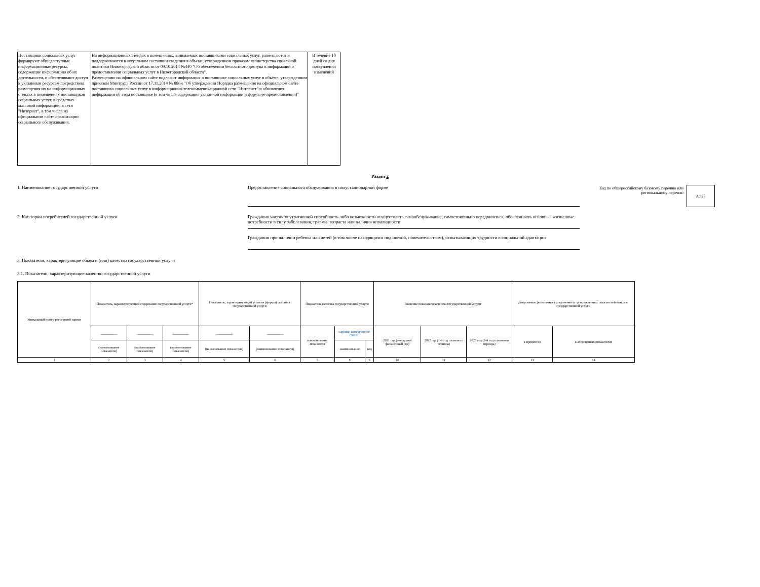| Поставщики социальных услуг формируют общедоступные информационные ресурсы, содержащие информацию об их деятельности, и обеспечивают доступ к указанным ресурсам посредством размещения их на информационных стендах в помещениях поставщиков социальных услуг, в средствах массовой информации, в сети "Интернет", в том числе на официальном сайте организации социального обслуживания. | На информационных стендах в помещениях, занимаемых поставщиками социальных услуг, размещаются и поддерживаются в актуальном состоянии сведения в объеме, утвержденном приказом министерства сциальной политики Нижегородской области от 09.10.2014 №440 "Об обеспечении бесплатного доступа к информации о предоставлении социальных услуг в Нижегородской области". Размещению на официальном сайте подлежит информация о поставщике социальных услуг в объёме, утвержденном приказом Минтруда России от 17.11.2014 № 886н "Об утверждении Порядка размещения на официальном сайте поставщика социальных услуг в информационно-телекоммуникационной сети "Интернет" и обновления информации об этом поставщике (в том числе содержания указанной информации и формы ее предоставления)" | В течение 10 дней со дня поступления изменений |
Раздел 2
1. Наименование государственной услуги
Предоставление социального обслуживания в полустационарной форме
Код по общероссийскому базовому перечню или региональному перечню
АЭ25
2. Категории потребителей государственной услуги
Гражданин частично утративший способность либо возможности осуществлять самообслуживание, самостоятельно передвигаться, обеспечивать основные жизненные потребности в силу заболевания, травмы, возраста или наличия инвалидности
Гражданин при наличии ребенка или детей (в том числе находящихся под опекой, попечительством), испытывающих трудности в социальной адаптации
3. Показатели, характеризующие объем и (или) качество государственной услуги
3.1. Показатели, характеризующие качество государственной услуги
| Уникальный номер реестровой записи | Показатель, характеризующий содержание государственной услуги* | | | Показатель, характеризующий условия (формы) оказания государственной услуги | | Показатель качества государственной услуги | | | Значение показателя качества государственной услуги | | | Допустимые (возможные) отклонения от установленных показателей качества государственной услуги | |
| --- | --- | --- | --- | --- | --- | --- | --- | --- | --- | --- | --- | --- | --- |
| | __________ | __________ | __________ | __________ | __________ | наименование показателя | единица измерения по ОКЕИ | | 2021 год (очередной финансовый год) | 2022 год (1-й год планового периода) | 2023 год (2-й год планового периода) | в процентах | в абсолютных показателях |
| | (наименование показателя) | (наименование показателя) | (наименование показателя) | (наименование показателя) | (наименование показателя) | | наименование | код | | | | | |
| 1 | 2 | 3 | 4 | 5 | 6 | 7 | 8 | 9 | 10 | 11 | 12 | 13 | 14 |